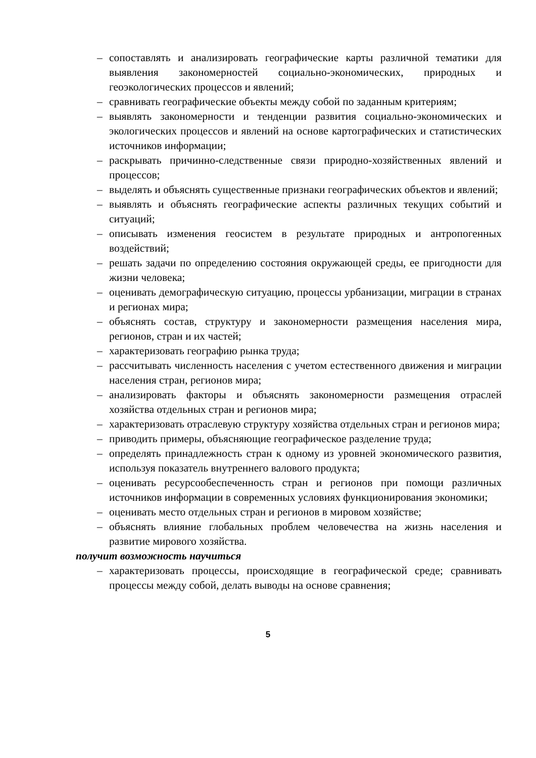– сопоставлять и анализировать географические карты различной тематики для выявления закономерностей социально-экономических, природных и геоэкологических процессов и явлений;
– сравнивать географические объекты между собой по заданным критериям;
– выявлять закономерности и тенденции развития социально-экономических и экологических процессов и явлений на основе картографических и статистических источников информации;
– раскрывать причинно-следственные связи природно-хозяйственных явлений и процессов;
– выделять и объяснять существенные признаки географических объектов и явлений;
– выявлять и объяснять географические аспекты различных текущих событий и ситуаций;
– описывать изменения геосистем в результате природных и антропогенных воздействий;
– решать задачи по определению состояния окружающей среды, ее пригодности для жизни человека;
– оценивать демографическую ситуацию, процессы урбанизации, миграции в странах и регионах мира;
– объяснять состав, структуру и закономерности размещения населения мира, регионов, стран и их частей;
– характеризовать географию рынка труда;
– рассчитывать численность населения с учетом естественного движения и миграции населения стран, регионов мира;
– анализировать факторы и объяснять закономерности размещения отраслей хозяйства отдельных стран и регионов мира;
– характеризовать отраслевую структуру хозяйства отдельных стран и регионов мира;
– приводить примеры, объясняющие географическое разделение труда;
– определять принадлежность стран к одному из уровней экономического развития, используя показатель внутреннего валового продукта;
– оценивать ресурсообеспеченность стран и регионов при помощи различных источников информации в современных условиях функционирования экономики;
– оценивать место отдельных стран и регионов в мировом хозяйстве;
– объяснять влияние глобальных проблем человечества на жизнь населения и развитие мирового хозяйства.
получит возможность научиться
– характеризовать процессы, происходящие в географической среде; сравнивать процессы между собой, делать выводы на основе сравнения;
5